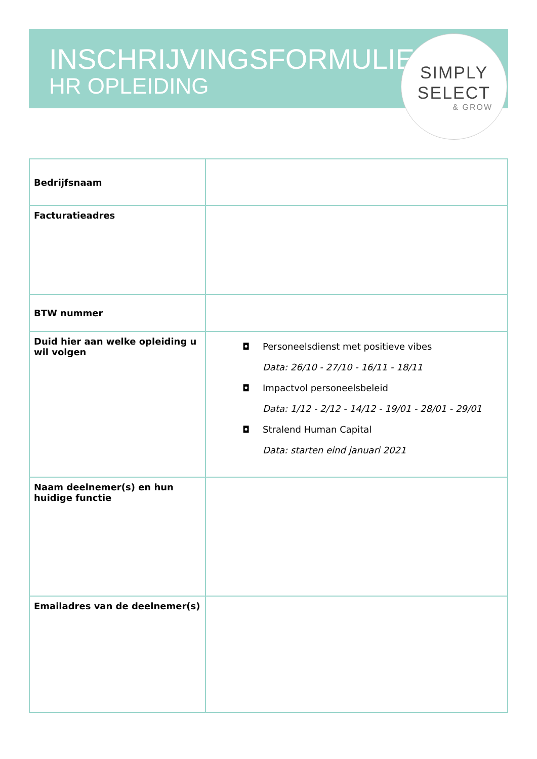INSCHRIJVINGSFORMULIER
HR OPLEIDING
SIMPLY
SELECT
& GROW
| Bedrijfsnaam | |
| Facturatieadres | |
| BTW nummer | |
| Duid hier aan welke opleiding u wil volgen | ◘ Personeelsdienst met positieve vibes Data: 26/10 - 27/10 - 16/11 - 18/11 ◘ Impactvol personeelsbeleid Data: 1/12 - 2/12 - 14/12 - 19/01 - 28/01 - 29/01 ◘ Stralend Human Capital Data: starten eind januari 2021 |
| Naam deelnemer(s) en hun huidige functie | |
| Emailadres van de deelnemer(s) | |